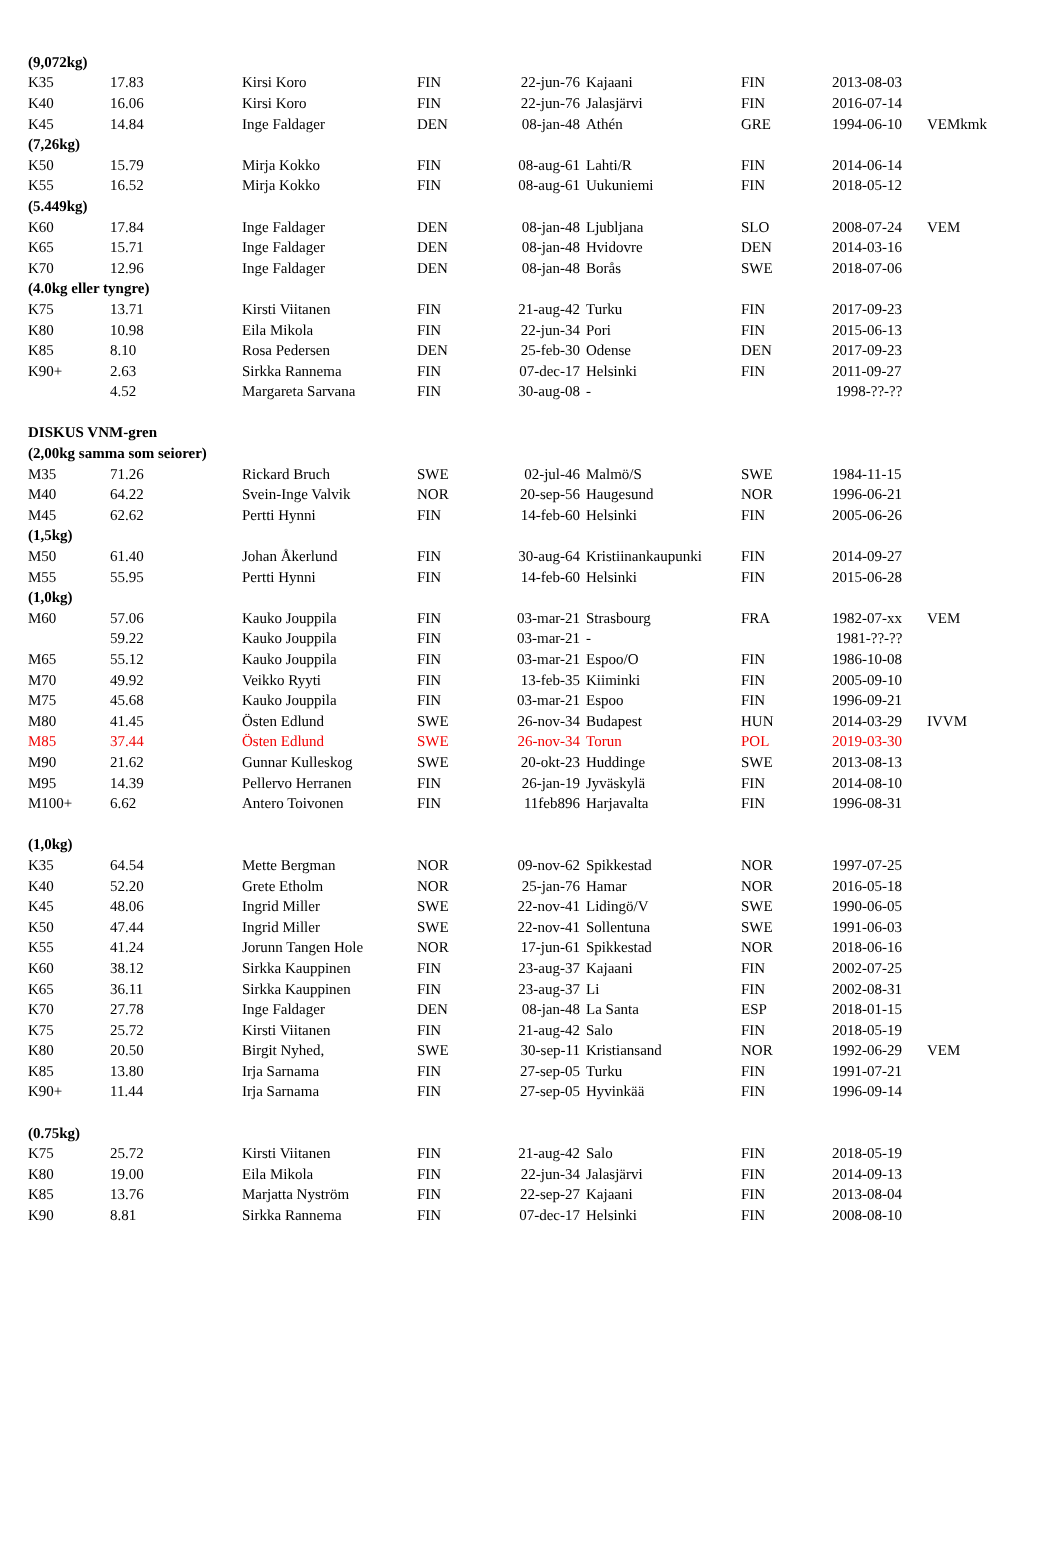| (9,072kg) | | | | | | | | |
| K35 | 17.83 | Kirsi Koro | FIN | 22-jun-76 | Kajaani | FIN | 2013-08-03 | |
| K40 | 16.06 | Kirsi Koro | FIN | 22-jun-76 | Jalasjärvi | FIN | 2016-07-14 | |
| K45 | 14.84 | Inge Faldager | DEN | 08-jan-48 | Athén | GRE | 1994-06-10 | VEMkmk |
| (7,26kg) | | | | | | | | |
| K50 | 15.79 | Mirja Kokko | FIN | 08-aug-61 | Lahti/R | FIN | 2014-06-14 | |
| K55 | 16.52 | Mirja Kokko | FIN | 08-aug-61 | Uukuniemi | FIN | 2018-05-12 | |
| (5.449kg) | | | | | | | | |
| K60 | 17.84 | Inge Faldager | DEN | 08-jan-48 | Ljubljana | SLO | 2008-07-24 | VEM |
| K65 | 15.71 | Inge Faldager | DEN | 08-jan-48 | Hvidovre | DEN | 2014-03-16 | |
| K70 | 12.96 | Inge Faldager | DEN | 08-jan-48 | Borås | SWE | 2018-07-06 | |
| (4.0kg eller tyngre) | | | | | | | | |
| K75 | 13.71 | Kirsti Viitanen | FIN | 21-aug-42 | Turku | FIN | 2017-09-23 | |
| K80 | 10.98 | Eila Mikola | FIN | 22-jun-34 | Pori | FIN | 2015-06-13 | |
| K85 | 8.10 | Rosa Pedersen | DEN | 25-feb-30 | Odense | DEN | 2017-09-23 | |
| K90+ | 2.63 | Sirkka Rannema | FIN | 07-dec-17 | Helsinki | FIN | 2011-09-27 | |
| | 4.52 | Margareta Sarvana | FIN | 30-aug-08 | - | | 1998-??-?? | |
| DISKUS VNM-gren | | | | | | | | |
| (2,00kg samma som seiorer) | | | | | | | | |
| M35 | 71.26 | Rickard Bruch | SWE | 02-jul-46 | Malmö/S | SWE | 1984-11-15 | |
| M40 | 64.22 | Svein-Inge Valvik | NOR | 20-sep-56 | Haugesund | NOR | 1996-06-21 | |
| M45 | 62.62 | Pertti Hynni | FIN | 14-feb-60 | Helsinki | FIN | 2005-06-26 | |
| (1,5kg) | | | | | | | | |
| M50 | 61.40 | Johan Åkerlund | FIN | 30-aug-64 | Kristiinankaupunki | FIN | 2014-09-27 | |
| M55 | 55.95 | Pertti Hynni | FIN | 14-feb-60 | Helsinki | FIN | 2015-06-28 | |
| (1,0kg) | | | | | | | | |
| M60 | 57.06 | Kauko Jouppila | FIN | 03-mar-21 | Strasbourg | FRA | 1982-07-xx | VEM |
| | 59.22 | Kauko Jouppila | FIN | 03-mar-21 | - | | 1981-??-?? | |
| M65 | 55.12 | Kauko Jouppila | FIN | 03-mar-21 | Espoo/O | FIN | 1986-10-08 | |
| M70 | 49.92 | Veikko Ryyti | FIN | 13-feb-35 | Kiiminki | FIN | 2005-09-10 | |
| M75 | 45.68 | Kauko Jouppila | FIN | 03-mar-21 | Espoo | FIN | 1996-09-21 | |
| M80 | 41.45 | Östen Edlund | SWE | 26-nov-34 | Budapest | HUN | 2014-03-29 | IVVM |
| M85 | 37.44 | Östen Edlund | SWE | 26-nov-34 | Torun | POL | 2019-03-30 | |
| M90 | 21.62 | Gunnar Kulleskog | SWE | 20-okt-23 | Huddinge | SWE | 2013-08-13 | |
| M95 | 14.39 | Pellervo Herranen | FIN | 26-jan-19 | Jyväskylä | FIN | 2014-08-10 | |
| M100+ | 6.62 | Antero Toivonen | FIN | 11feb896 | Harjavalta | FIN | 1996-08-31 | |
| (1,0kg) | | | | | | | | |
| K35 | 64.54 | Mette Bergman | NOR | 09-nov-62 | Spikkestad | NOR | 1997-07-25 | |
| K40 | 52.20 | Grete Etholm | NOR | 25-jan-76 | Hamar | NOR | 2016-05-18 | |
| K45 | 48.06 | Ingrid Miller | SWE | 22-nov-41 | Lidingö/V | SWE | 1990-06-05 | |
| K50 | 47.44 | Ingrid Miller | SWE | 22-nov-41 | Sollentuna | SWE | 1991-06-03 | |
| K55 | 41.24 | Jorunn Tangen Hole | NOR | 17-jun-61 | Spikkestad | NOR | 2018-06-16 | |
| K60 | 38.12 | Sirkka Kauppinen | FIN | 23-aug-37 | Kajaani | FIN | 2002-07-25 | |
| K65 | 36.11 | Sirkka Kauppinen | FIN | 23-aug-37 | Li | FIN | 2002-08-31 | |
| K70 | 27.78 | Inge Faldager | DEN | 08-jan-48 | La Santa | ESP | 2018-01-15 | |
| K75 | 25.72 | Kirsti Viitanen | FIN | 21-aug-42 | Salo | FIN | 2018-05-19 | |
| K80 | 20.50 | Birgit Nyhed, | SWE | 30-sep-11 | Kristiansand | NOR | 1992-06-29 | VEM |
| K85 | 13.80 | Irja Sarnama | FIN | 27-sep-05 | Turku | FIN | 1991-07-21 | |
| K90+ | 11.44 | Irja Sarnama | FIN | 27-sep-05 | Hyvinkää | FIN | 1996-09-14 | |
| (0.75kg) | | | | | | | | |
| K75 | 25.72 | Kirsti Viitanen | FIN | 21-aug-42 | Salo | FIN | 2018-05-19 | |
| K80 | 19.00 | Eila Mikola | FIN | 22-jun-34 | Jalasjärvi | FIN | 2014-09-13 | |
| K85 | 13.76 | Marjatta Nyström | FIN | 22-sep-27 | Kajaani | FIN | 2013-08-04 | |
| K90 | 8.81 | Sirkka Rannema | FIN | 07-dec-17 | Helsinki | FIN | 2008-08-10 | |